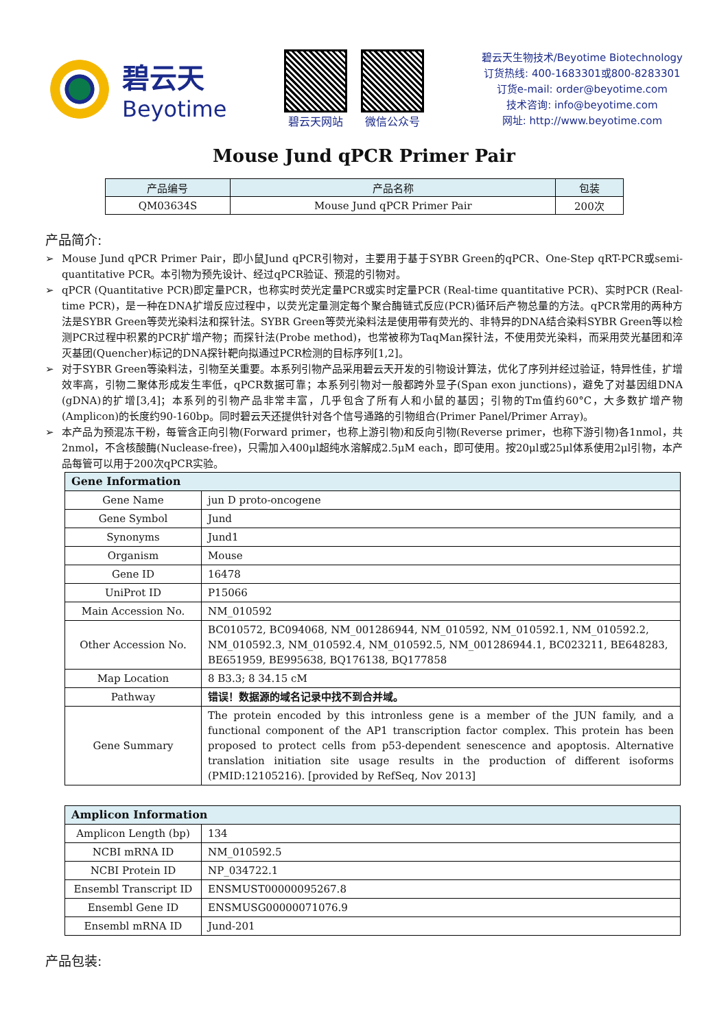碧云天
Beyotime
碧云天网站 微信公众号
碧云天生物技术/Beyotime Biotechnology
订货热线: 400-1683301或800-8283301
订货e-mail: order@beyotime.com
技术咨询: info@beyotime.com
网址: http://www.beyotime.com
Mouse Jund qPCR Primer Pair
| 产品编号 | 产品名称 | 包装 |
| --- | --- | --- |
| QM03634S | Mouse Jund qPCR Primer Pair | 200次 |
产品简介:
➢ Mouse Jund qPCR Primer Pair，即小鼠Jund qPCR引物对，主要用于基于SYBR Green的qPCR、One-Step qRT-PCR或semi-quantitative PCR。本引物为预先设计、经过qPCR验证、预混的引物对。
➢ qPCR (Quantitative PCR)即定量PCR，也称实时荧光定量PCR或实时定量PCR (Real-time quantitative PCR)、实时PCR (Real-time PCR)，是一种在DNA扩增反应过程中，以荧光定量测定每个聚合酶链式反应(PCR)循环后产物总量的方法。qPCR常用的两种方法是SYBR Green等荧光染料法和探针法。SYBR Green等荧光染料法是使用带有荧光的、非特异的DNA结合染料SYBR Green等以检测PCR过程中积累的PCR扩增产物；而探针法(Probe method)，也常被称为TaqMan探针法，不使用荧光染料，而采用荧光基团和淬灭基团(Quencher)标记的DNA探针靶向拟通过PCR检测的目标序列[1,2]。
➢ 对于SYBR Green等染料法，引物至关重要。本系列引物产品采用碧云天开发的引物设计算法，优化了序列并经过验证，特异性佳，扩增效率高，引物二聚体形成发生率低，qPCR数据可靠；本系列引物对一般都跨外显子(Span exon junctions)，避免了对基因组DNA (gDNA)的扩增[3,4]；本系列的引物产品非常丰富，几乎包含了所有人和小鼠的基因；引物的Tm值约60°C，大多数扩增产物(Amplicon)的长度约90-160bp。同时碧云天还提供针对各个信号通路的引物组合(Primer Panel/Primer Array)。
➢ 本产品为预混冻干粉，每管含正向引物(Forward primer，也称上游引物)和反向引物(Reverse primer，也称下游引物)各1nmol，共2nmol，不含核酸酶(Nuclease-free)，只需加入400μl超纯水溶解成2.5μM each，即可使用。按20μl或25μl体系使用2μl引物，本产品每管可以用于200次qPCR实验。
| Gene Information | |
| Gene Name | jun D proto-oncogene |
| Gene Symbol | Jund |
| Synonyms | Jund1 |
| Organism | Mouse |
| Gene ID | 16478 |
| UniProt ID | P15066 |
| Main Accession No. | NM_010592 |
| Other Accession No. | BC010572, BC094068, NM_001286944, NM_010592, NM_010592.1, NM_010592.2, NM_010592.3, NM_010592.4, NM_010592.5, NM_001286944.1, BC023211, BE648283, BE651959, BE995638, BQ176138, BQ177858 |
| Map Location | 8 B3.3; 8 34.15 cM |
| Pathway | 错误！数据源的域名记录中找不到合并域。 |
| Gene Summary | The protein encoded by this intronless gene is a member of the JUN family, and a functional component of the AP1 transcription factor complex. This protein has been proposed to protect cells from p53-dependent senescence and apoptosis. Alternative translation initiation site usage results in the production of different isoforms (PMID:12105216). [provided by RefSeq, Nov 2013] |
| Amplicon Information | |
| Amplicon Length (bp) | 134 |
| NCBI mRNA ID | NM_010592.5 |
| NCBI Protein ID | NP_034722.1 |
| Ensembl Transcript ID | ENSMUST00000095267.8 |
| Ensembl Gene ID | ENSMUSG00000071076.9 |
| Ensembl mRNA ID | Jund-201 |
产品包装: